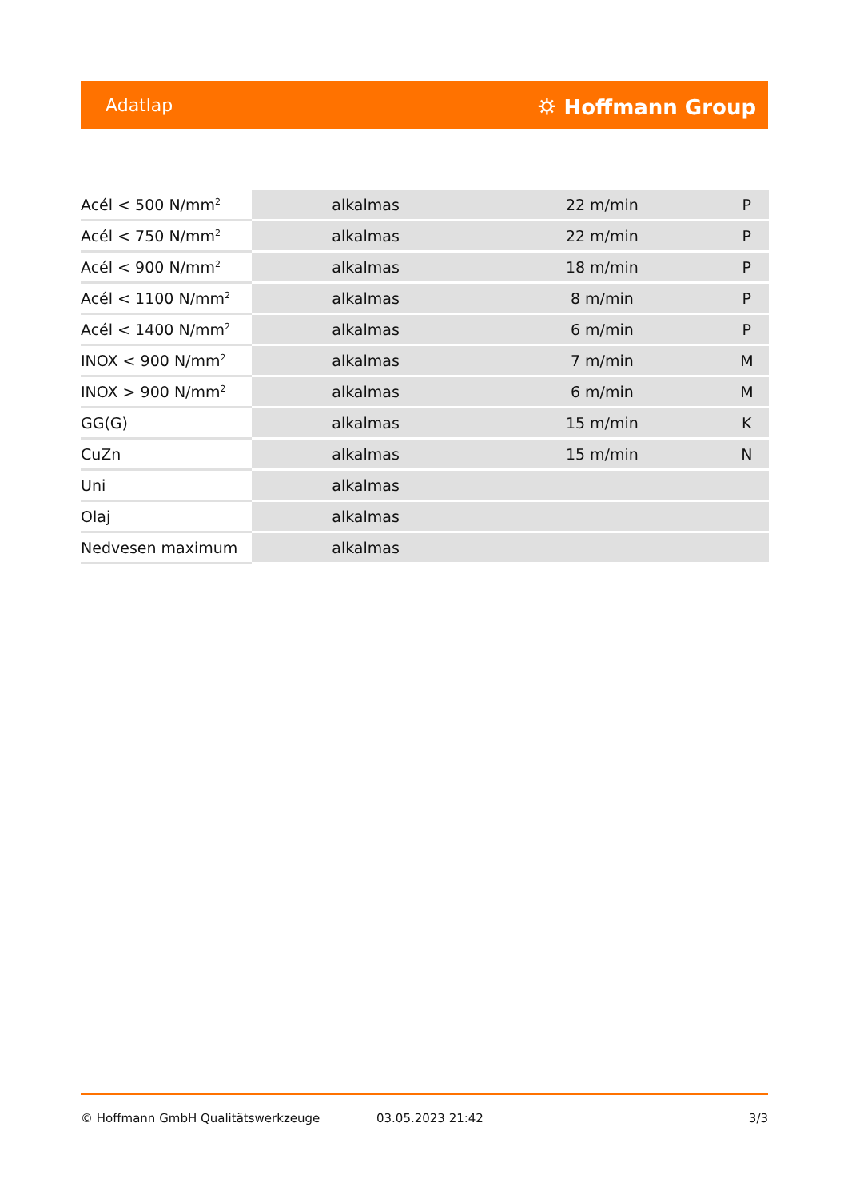Adatlap ⛭ Hoffmann Group
| Acél < 500 N/mm<sup>2</sup> | alkalmas | 22 m/min | P |
| Acél < 750 N/mm<sup>2</sup> | alkalmas | 22 m/min | P |
| Acél < 900 N/mm<sup>2</sup> | alkalmas | 18 m/min | P |
| Acél < 1100 N/mm<sup>2</sup> | alkalmas | 8 m/min | P |
| Acél < 1400 N/mm<sup>2</sup> | alkalmas | 6 m/min | P |
| INOX < 900 N/mm<sup>2</sup> | alkalmas | 7 m/min | M |
| INOX > 900 N/mm<sup>2</sup> | alkalmas | 6 m/min | M |
| GG(G) | alkalmas | 15 m/min | K |
| CuZn | alkalmas | 15 m/min | N |
| Uni | alkalmas | | |
| Olaj | alkalmas | | |
| Nedvesen maximum | alkalmas | | |
© Hoffmann GmbH Qualitätswerkzeuge 03.05.2023 21:42 3/3